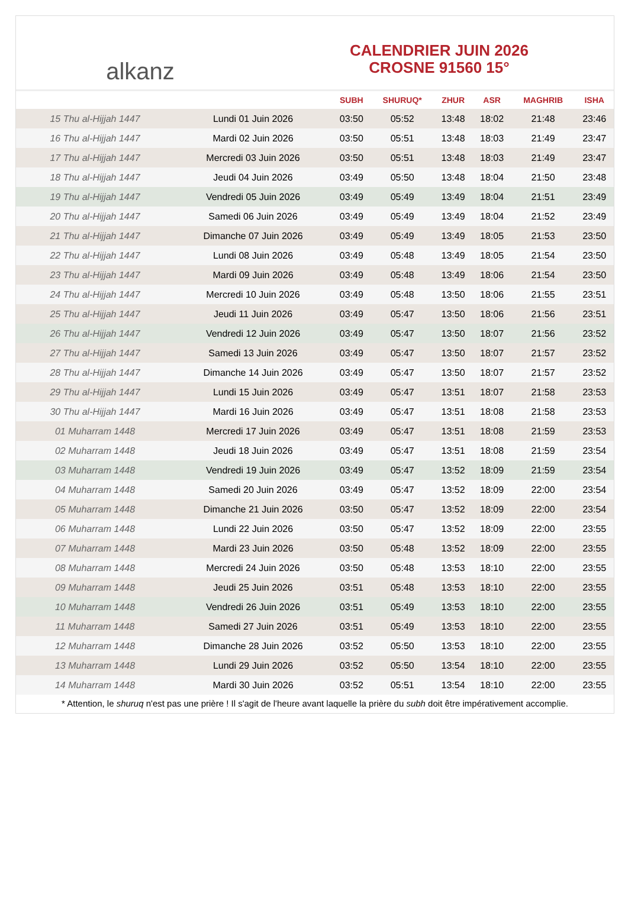alkanz
CALENDRIER JUIN 2026
CROSNE 91560 15°
| | | SUBH | SHURUQ* | ZHUR | ASR | MAGHRIB | ISHA |
| --- | --- | --- | --- | --- | --- | --- | --- |
| 15 Thu al-Hijjah 1447 | Lundi 01 Juin 2026 | 03:50 | 05:52 | 13:48 | 18:02 | 21:48 | 23:46 |
| 16 Thu al-Hijjah 1447 | Mardi 02 Juin 2026 | 03:50 | 05:51 | 13:48 | 18:03 | 21:49 | 23:47 |
| 17 Thu al-Hijjah 1447 | Mercredi 03 Juin 2026 | 03:50 | 05:51 | 13:48 | 18:03 | 21:49 | 23:47 |
| 18 Thu al-Hijjah 1447 | Jeudi 04 Juin 2026 | 03:49 | 05:50 | 13:48 | 18:04 | 21:50 | 23:48 |
| 19 Thu al-Hijjah 1447 | Vendredi 05 Juin 2026 | 03:49 | 05:49 | 13:49 | 18:04 | 21:51 | 23:49 |
| 20 Thu al-Hijjah 1447 | Samedi 06 Juin 2026 | 03:49 | 05:49 | 13:49 | 18:04 | 21:52 | 23:49 |
| 21 Thu al-Hijjah 1447 | Dimanche 07 Juin 2026 | 03:49 | 05:49 | 13:49 | 18:05 | 21:53 | 23:50 |
| 22 Thu al-Hijjah 1447 | Lundi 08 Juin 2026 | 03:49 | 05:48 | 13:49 | 18:05 | 21:54 | 23:50 |
| 23 Thu al-Hijjah 1447 | Mardi 09 Juin 2026 | 03:49 | 05:48 | 13:49 | 18:06 | 21:54 | 23:50 |
| 24 Thu al-Hijjah 1447 | Mercredi 10 Juin 2026 | 03:49 | 05:48 | 13:50 | 18:06 | 21:55 | 23:51 |
| 25 Thu al-Hijjah 1447 | Jeudi 11 Juin 2026 | 03:49 | 05:47 | 13:50 | 18:06 | 21:56 | 23:51 |
| 26 Thu al-Hijjah 1447 | Vendredi 12 Juin 2026 | 03:49 | 05:47 | 13:50 | 18:07 | 21:56 | 23:52 |
| 27 Thu al-Hijjah 1447 | Samedi 13 Juin 2026 | 03:49 | 05:47 | 13:50 | 18:07 | 21:57 | 23:52 |
| 28 Thu al-Hijjah 1447 | Dimanche 14 Juin 2026 | 03:49 | 05:47 | 13:50 | 18:07 | 21:57 | 23:52 |
| 29 Thu al-Hijjah 1447 | Lundi 15 Juin 2026 | 03:49 | 05:47 | 13:51 | 18:07 | 21:58 | 23:53 |
| 30 Thu al-Hijjah 1447 | Mardi 16 Juin 2026 | 03:49 | 05:47 | 13:51 | 18:08 | 21:58 | 23:53 |
| 01 Muharram 1448 | Mercredi 17 Juin 2026 | 03:49 | 05:47 | 13:51 | 18:08 | 21:59 | 23:53 |
| 02 Muharram 1448 | Jeudi 18 Juin 2026 | 03:49 | 05:47 | 13:51 | 18:08 | 21:59 | 23:54 |
| 03 Muharram 1448 | Vendredi 19 Juin 2026 | 03:49 | 05:47 | 13:52 | 18:09 | 21:59 | 23:54 |
| 04 Muharram 1448 | Samedi 20 Juin 2026 | 03:49 | 05:47 | 13:52 | 18:09 | 22:00 | 23:54 |
| 05 Muharram 1448 | Dimanche 21 Juin 2026 | 03:50 | 05:47 | 13:52 | 18:09 | 22:00 | 23:54 |
| 06 Muharram 1448 | Lundi 22 Juin 2026 | 03:50 | 05:47 | 13:52 | 18:09 | 22:00 | 23:55 |
| 07 Muharram 1448 | Mardi 23 Juin 2026 | 03:50 | 05:48 | 13:52 | 18:09 | 22:00 | 23:55 |
| 08 Muharram 1448 | Mercredi 24 Juin 2026 | 03:50 | 05:48 | 13:53 | 18:10 | 22:00 | 23:55 |
| 09 Muharram 1448 | Jeudi 25 Juin 2026 | 03:51 | 05:48 | 13:53 | 18:10 | 22:00 | 23:55 |
| 10 Muharram 1448 | Vendredi 26 Juin 2026 | 03:51 | 05:49 | 13:53 | 18:10 | 22:00 | 23:55 |
| 11 Muharram 1448 | Samedi 27 Juin 2026 | 03:51 | 05:49 | 13:53 | 18:10 | 22:00 | 23:55 |
| 12 Muharram 1448 | Dimanche 28 Juin 2026 | 03:52 | 05:50 | 13:53 | 18:10 | 22:00 | 23:55 |
| 13 Muharram 1448 | Lundi 29 Juin 2026 | 03:52 | 05:50 | 13:54 | 18:10 | 22:00 | 23:55 |
| 14 Muharram 1448 | Mardi 30 Juin 2026 | 03:52 | 05:51 | 13:54 | 18:10 | 22:00 | 23:55 |
* Attention, le shuruq n'est pas une prière ! Il s'agit de l'heure avant laquelle la prière du subh doit être impérativement accomplie.